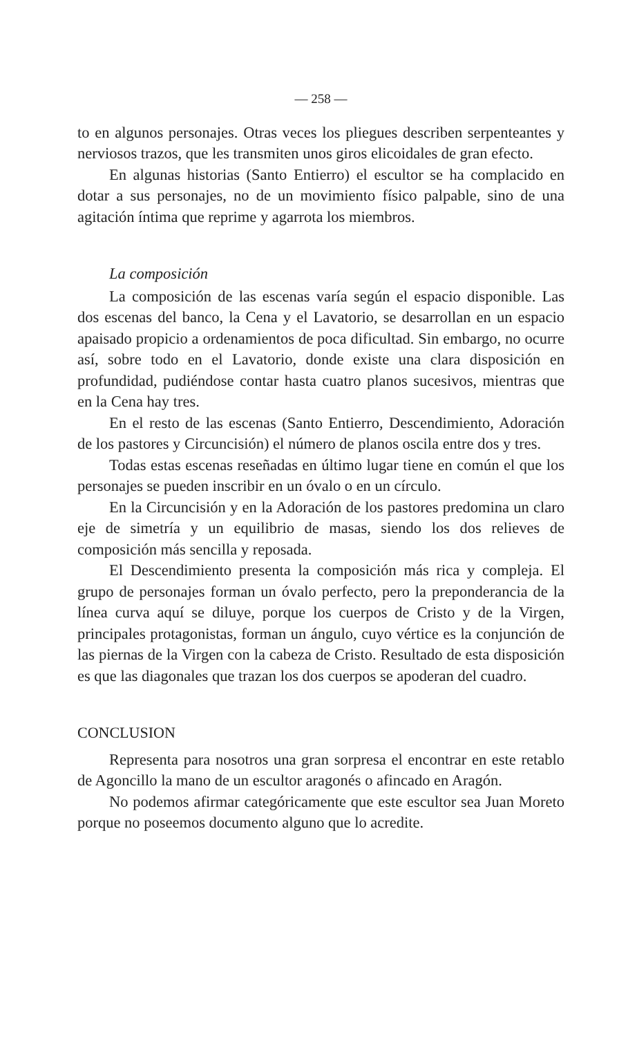— 258 —
to en algunos personajes. Otras veces los pliegues describen serpenteantes y nerviosos trazos, que les transmiten unos giros elicoidales de gran efecto.
En algunas historias (Santo Entierro) el escultor se ha complacido en dotar a sus personajes, no de un movimiento físico palpable, sino de una agitación íntima que reprime y agarrota los miembros.
La composición
La composición de las escenas varía según el espacio disponible. Las dos escenas del banco, la Cena y el Lavatorio, se desarrollan en un espacio apaisado propicio a ordenamientos de poca dificultad. Sin embargo, no ocurre así, sobre todo en el Lavatorio, donde existe una clara disposición en profundidad, pudiéndose contar hasta cuatro planos sucesivos, mientras que en la Cena hay tres.
En el resto de las escenas (Santo Entierro, Descendimiento, Adoración de los pastores y Circuncisión) el número de planos oscila entre dos y tres.
Todas estas escenas reseñadas en último lugar tiene en común el que los personajes se pueden inscribir en un óvalo o en un círculo.
En la Circuncisión y en la Adoración de los pastores predomina un claro eje de simetría y un equilibrio de masas, siendo los dos relieves de composición más sencilla y reposada.
El Descendimiento presenta la composición más rica y compleja. El grupo de personajes forman un óvalo perfecto, pero la preponderancia de la línea curva aquí se diluye, porque los cuerpos de Cristo y de la Virgen, principales protagonistas, forman un ángulo, cuyo vértice es la conjunción de las piernas de la Virgen con la cabeza de Cristo. Resultado de esta disposición es que las diagonales que trazan los dos cuerpos se apoderan del cuadro.
CONCLUSION
Representa para nosotros una gran sorpresa el encontrar en este retablo de Agoncillo la mano de un escultor aragonés o afincado en Aragón.
No podemos afirmar categóricamente que este escultor sea Juan Moreto porque no poseemos documento alguno que lo acredite.